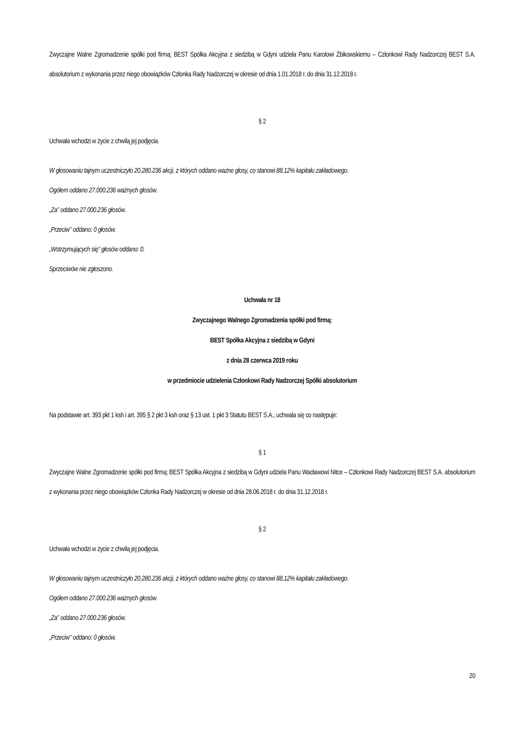Zwyczajne Walne Zgromadzenie spółki pod firmą: BEST Spółka Akcyjna z siedzibą w Gdyni udziela Panu Karolowi Żbikowskiemu – Członkowi Rady Nadzorczej BEST S.A. absolutorium z wykonania przez niego obowiązków Członka Rady Nadzorczej w okresie od dnia 1.01.2018 r. do dnia 31.12.2018 r.
§ 2
Uchwała wchodzi w życie z chwilą jej podjęcia.
W głosowaniu tajnym uczestniczyło 20.280.236 akcji, z których oddano ważne głosy, co stanowi 88,12% kapitału zakładowego.
Ogółem oddano 27.000.236 ważnych głosów.
„Za” oddano 27.000.236 głosów.
„Przeciw” oddano: 0 głosów.
„Wstrzymujących się” głosów oddano: 0.
Sprzeciwów nie zgłoszono.
Uchwała nr 18
Zwyczajnego Walnego Zgromadzenia spółki pod firmą:
BEST Spółka Akcyjna z siedzibą w Gdyni
z dnia 28 czerwca 2019 roku
w przedmiocie udzielenia Członkowi Rady Nadzorczej Spółki absolutorium
Na podstawie art. 393 pkt 1 ksh i art. 395 § 2 pkt 3 ksh oraz § 13 ust. 1 pkt 3 Statutu BEST S.A., uchwala się co następuje:
§ 1
Zwyczajne Walne Zgromadzenie spółki pod firmą: BEST Spółka Akcyjna z siedzibą w Gdyni udziela Panu Wacławowi Nitce – Członkowi Rady Nadzorczej BEST S.A. absolutorium z wykonania przez niego obowiązków Członka Rady Nadzorczej w okresie od dnia 28.06.2018 r. do dnia 31.12.2018 r.
§ 2
Uchwała wchodzi w życie z chwilą jej podjęcia.
W głosowaniu tajnym uczestniczyło 20.280.236 akcji, z których oddano ważne głosy, co stanowi 88,12% kapitału zakładowego.
Ogółem oddano 27.000.236 ważnych głosów.
„Za” oddano 27.000.236 głosów.
„Przeciw” oddano: 0 głosów.
20